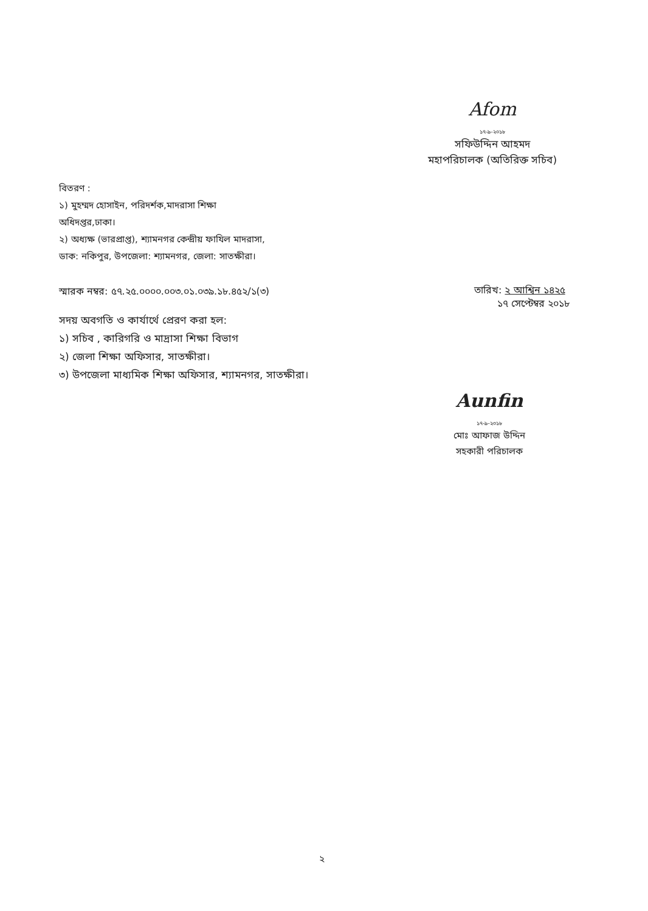Afom
১৭-৯-২০১৮
সফিউদ্দিন আহমদ
মহাপরিচালক (অতিরিক্ত সচিব)
বিতরণ :
১) মুহম্মদ হোসাইন, পরিদর্শক,মাদরাসা শিক্ষা
অধিদপ্তর,ঢাকা।
২) অধ্যক্ষ (ভারপ্রাপ্ত), শ্যামনগর কেন্দ্রীয় ফাযিল মাদরাসা,
ডাক: নকিপুর, উপজেলা: শ্যামনগর, জেলা: সাতক্ষীরা।
স্মারক নম্বর: ৫৭.২৫.০০০০.০০৩.০১.০৩৯.১৮.৪৫২/১(৩)
তারিখ: ২ আশ্বিন ১৪২৫
১৭ সেপ্টেম্বর ২০১৮
সদয় অবগতি ও কার্যার্থে প্রেরণ করা হল:
১) সচিব , কারিগরি ও মাদ্রাসা শিক্ষা বিভাগ
২) জেলা শিক্ষা অফিসার, সাতক্ষীরা।
৩) উপজেলা মাধ্যমিক শিক্ষা অফিসার, শ্যামনগর, সাতক্ষীরা।
Aunfin
১৭-৯-২০১৮
মোঃ আফাজ উদ্দিন
সহকারী পরিচালক
২